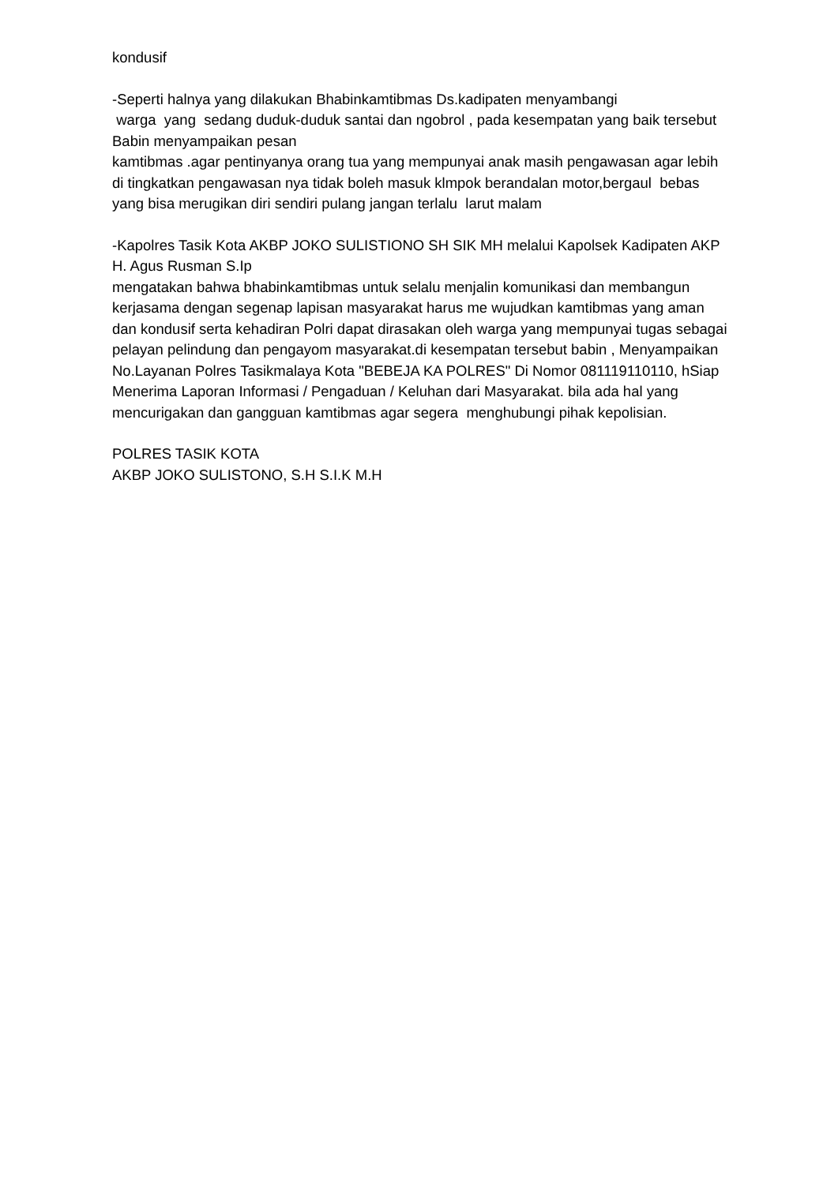kondusif
-Seperti halnya yang dilakukan Bhabinkamtibmas Ds.kadipaten menyambangi
warga yang sedang duduk-duduk santai dan ngobrol , pada kesempatan yang baik tersebut Babin menyampaikan pesan
kamtibmas .agar pentinyanya orang tua yang mempunyai anak masih pengawasan agar lebih di tingkatkan pengawasan nya tidak boleh masuk klmpok berandalan motor,bergaul bebas yang bisa merugikan diri sendiri pulang jangan terlalu larut malam
-Kapolres Tasik Kota AKBP JOKO SULISTIONO SH SIK MH melalui Kapolsek Kadipaten AKP H. Agus Rusman S.Ip
mengatakan bahwa bhabinkamtibmas untuk selalu menjalin komunikasi dan membangun kerjasama dengan segenap lapisan masyarakat harus me wujudkan kamtibmas yang aman dan kondusif serta kehadiran Polri dapat dirasakan oleh warga yang mempunyai tugas sebagai pelayan pelindung dan pengayom masyarakat.di kesempatan tersebut babin , Menyampaikan No.Layanan Polres Tasikmalaya Kota "BEBEJA KA POLRES" Di Nomor 081119110110, hSiap Menerima Laporan Informasi / Pengaduan / Keluhan dari Masyarakat. bila ada hal yang mencurigakan dan gangguan kamtibmas agar segera menghubungi pihak kepolisian.
POLRES TASIK KOTA
AKBP JOKO SULISTONO, S.H S.I.K M.H